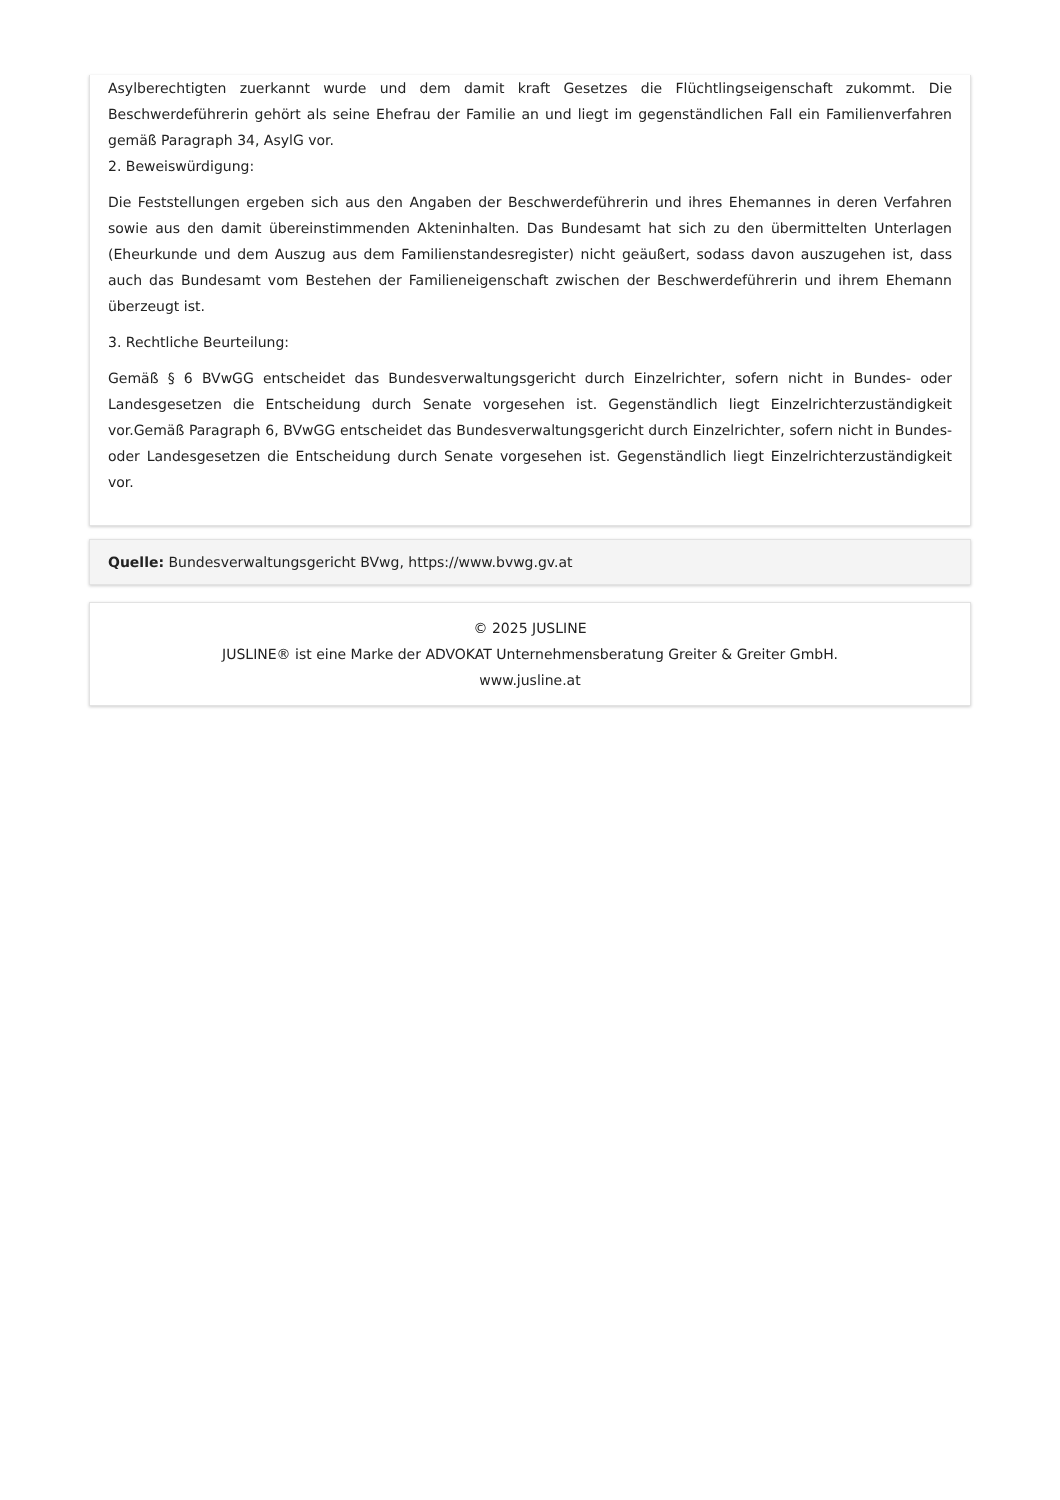Asylberechtigten zuerkannt wurde und dem damit kraft Gesetzes die Flüchtlingseigenschaft zukommt. Die Beschwerdeführerin gehört als seine Ehefrau der Familie an und liegt im gegenständlichen Fall ein Familienverfahren gemäß Paragraph 34, AsylG vor.
2. Beweiswürdigung:
Die Feststellungen ergeben sich aus den Angaben der Beschwerdeführerin und ihres Ehemannes in deren Verfahren sowie aus den damit übereinstimmenden Akteninhalten. Das Bundesamt hat sich zu den übermittelten Unterlagen (Eheurkunde und dem Auszug aus dem Familienstandesregister) nicht geäußert, sodass davon auszugehen ist, dass auch das Bundesamt vom Bestehen der Familieneigenschaft zwischen der Beschwerdeführerin und ihrem Ehemann überzeugt ist.
3. Rechtliche Beurteilung:
Gemäß § 6 BVwGG entscheidet das Bundesverwaltungsgericht durch Einzelrichter, sofern nicht in Bundes- oder Landesgesetzen die Entscheidung durch Senate vorgesehen ist. Gegenständlich liegt Einzelrichterzuständigkeit vor.Gemäß Paragraph 6, BVwGG entscheidet das Bundesverwaltungsgericht durch Einzelrichter, sofern nicht in Bundes- oder Landesgesetzen die Entscheidung durch Senate vorgesehen ist. Gegenständlich liegt Einzelrichterzuständigkeit vor.
Quelle: Bundesverwaltungsgericht BVwg, https://www.bvwg.gv.at
© 2025 JUSLINE
JUSLINE® ist eine Marke der ADVOKAT Unternehmensberatung Greiter & Greiter GmbH.
www.jusline.at